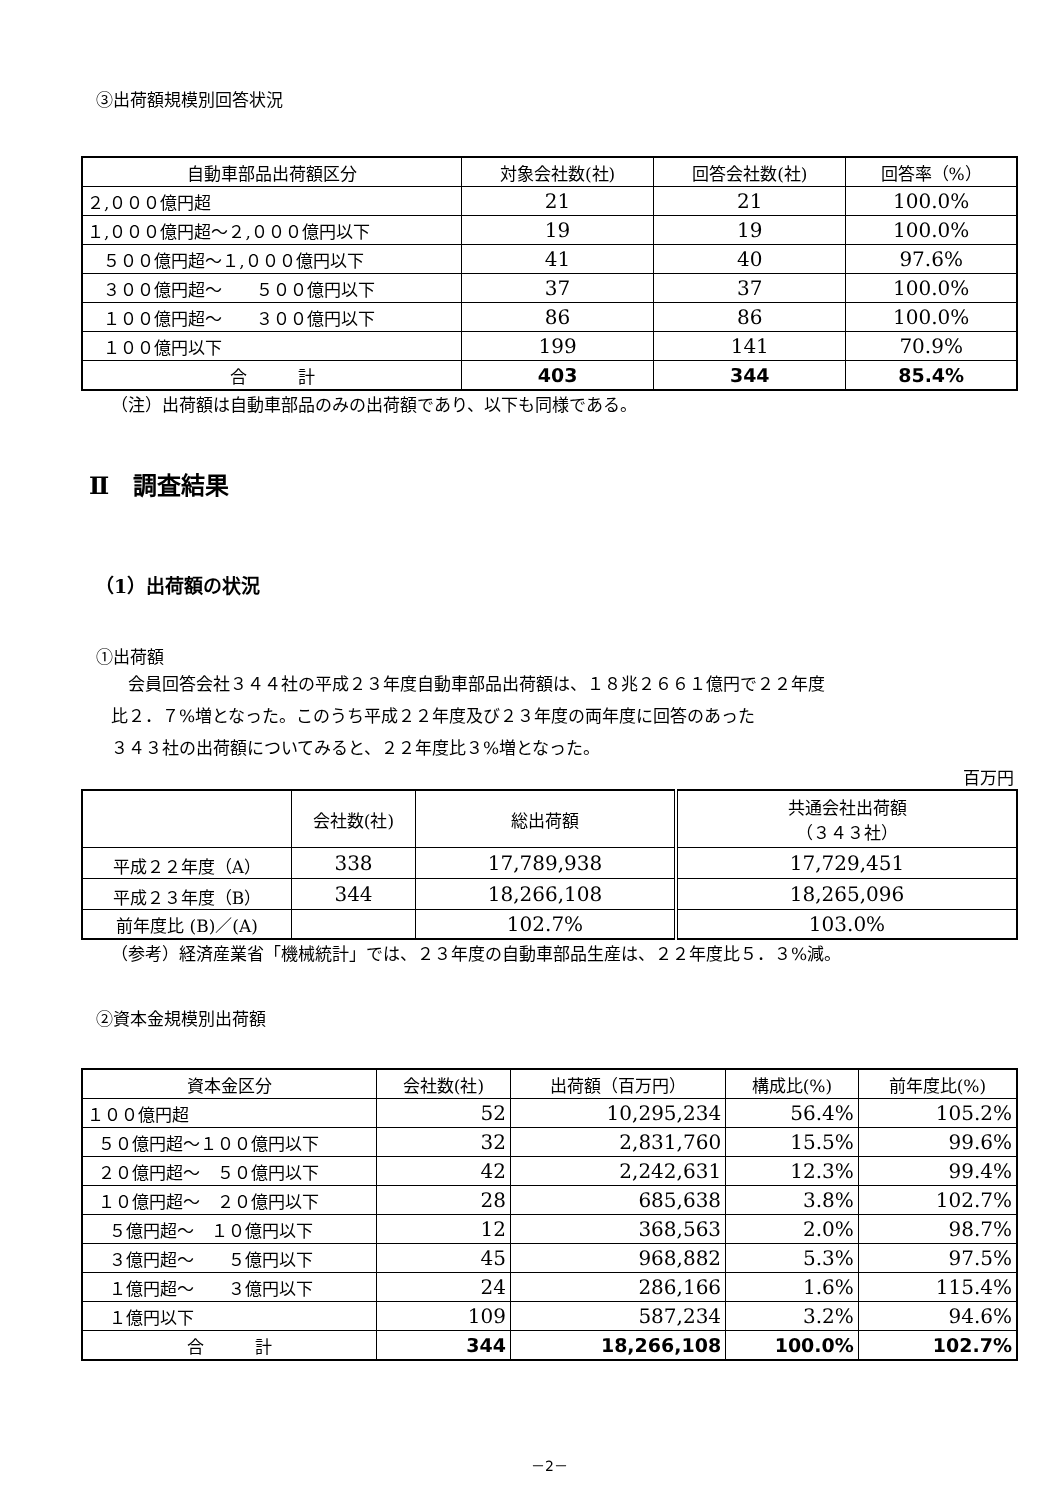③出荷額規模別回答状況
| 自動車部品出荷額区分 | 対象会社数(社) | 回答会社数(社) | 回答率（%） |
| --- | --- | --- | --- |
| ２,０００億円超 | 21 | 21 | 100.0% |
| １,０００億円超～２,０００億円以下 | 19 | 19 | 100.0% |
| ５００億円超～１,０００億円以下 | 41 | 40 | 97.6% |
| ３００億円超～ ５００億円以下 | 37 | 37 | 100.0% |
| １００億円超～ ３００億円以下 | 86 | 86 | 100.0% |
| １００億円以下 | 199 | 141 | 70.9% |
| 合 計 | 403 | 344 | 85.4% |
（注）出荷額は自動車部品のみの出荷額であり、以下も同様である。
Ⅱ　調査結果
（1）出荷額の状況
①出荷額
　会員回答会社３４４社の平成２３年度自動車部品出荷額は、１８兆２６６１億円で２２年度
比２．７%増となった。このうち平成２２年度及び２３年度の両年度に回答のあった
３４３社の出荷額についてみると、２２年度比３%増となった。
百万円
| | 会社数(社) | 総出荷額 | 共通会社出荷額 （３４３社） |
| --- | --- | --- | --- |
| 平成２２年度（A） | 338 | 17,789,938 | 17,729,451 |
| 平成２３年度（B） | 344 | 18,266,108 | 18,265,096 |
| 前年度比 (B)／(A) | | 102.7% | 103.0% |
（参考）経済産業省「機械統計」では、２３年度の自動車部品生産は、２２年度比５．３%減。
②資本金規模別出荷額
| 資本金区分 | 会社数(社) | 出荷額（百万円） | 構成比(%) | 前年度比(%) |
| --- | --- | --- | --- | --- |
| １００億円超 | 52 | 10,295,234 | 56.4% | 105.2% |
| ５０億円超～１００億円以下 | 32 | 2,831,760 | 15.5% | 99.6% |
| ２０億円超～ ５０億円以下 | 42 | 2,242,631 | 12.3% | 99.4% |
| １０億円超～ ２０億円以下 | 28 | 685,638 | 3.8% | 102.7% |
| ５億円超～ １０億円以下 | 12 | 368,563 | 2.0% | 98.7% |
| ３億円超～ ５億円以下 | 45 | 968,882 | 5.3% | 97.5% |
| １億円超～ ３億円以下 | 24 | 286,166 | 1.6% | 115.4% |
| １億円以下 | 109 | 587,234 | 3.2% | 94.6% |
| 合 計 | 344 | 18,266,108 | 100.0% | 102.7% |
－2－